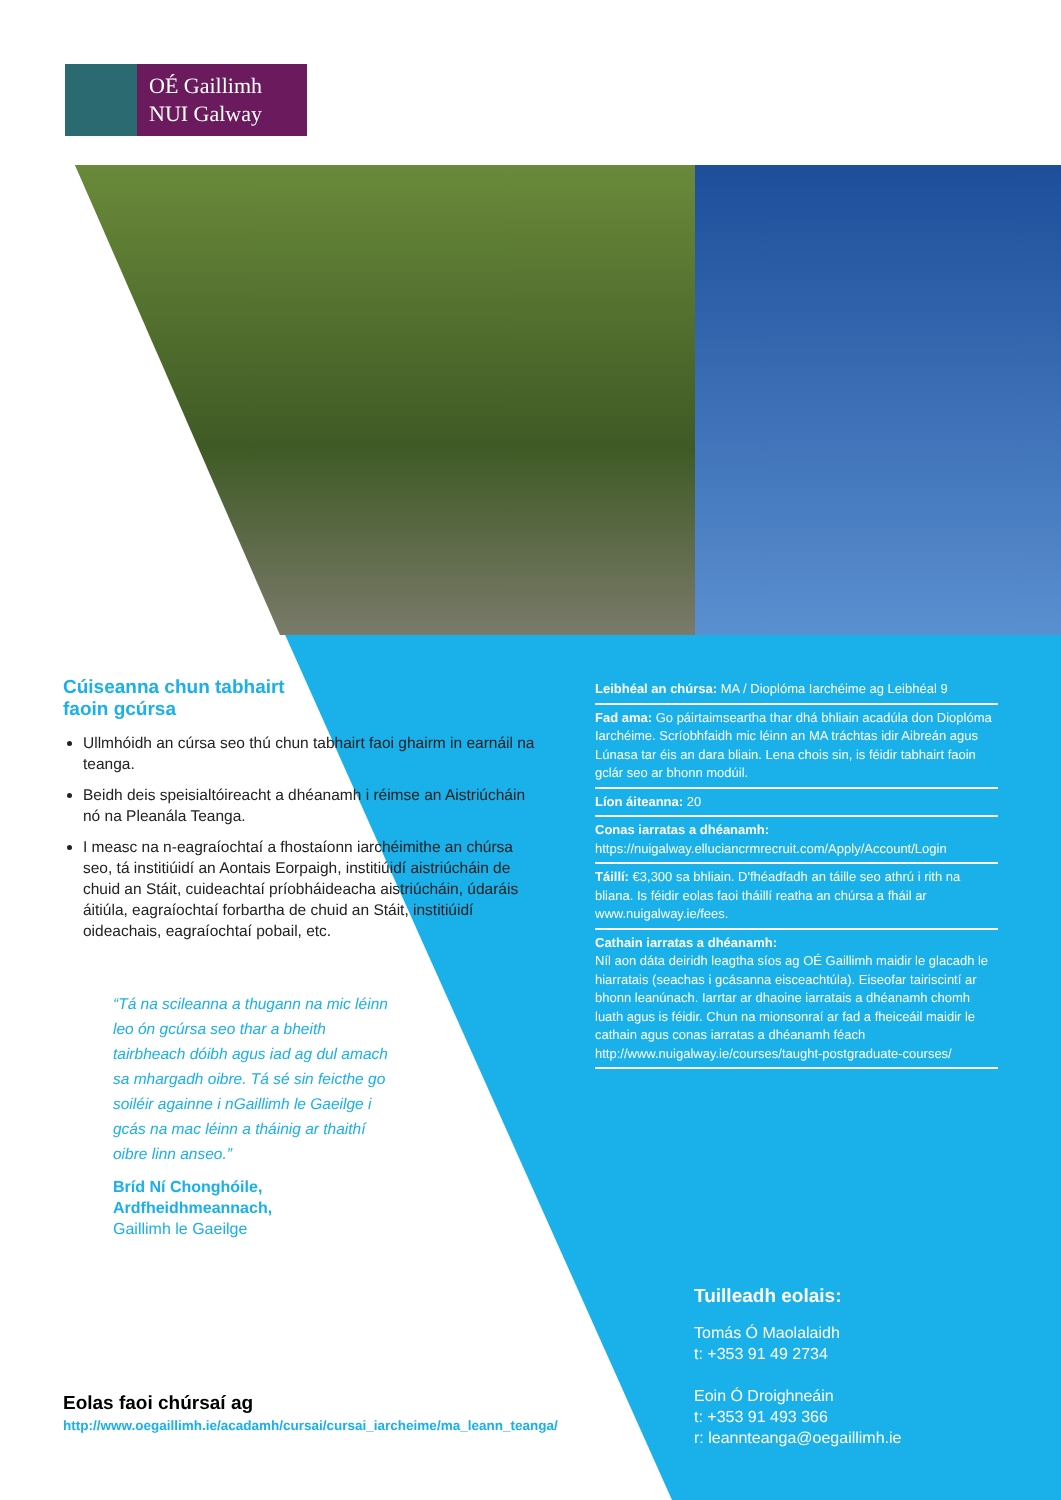OÉ Gaillimh
NUI Galway
Cúiseanna chun tabhairt
faoin gcúrsa
Ullmhóidh an cúrsa seo thú chun tabhairt faoi ghairm in earnáil na teanga.
Beidh deis speisialtóireacht a dhéanamh i réimse an Aistriúcháin nó na Pleanála Teanga.
I measc na n-eagraíochtaí a fhostaíonn iarchéimithe an chúrsa seo, tá institiúidí an Aontais Eorpaigh, institiúidí aistriúcháin de chuid an Stáit, cuideachtaí príobháideacha aistriúcháin, údaráis áitiúla, eagraíochtaí forbartha de chuid an Stáit, institiúidí oideachais, eagraíochtaí pobail, etc.
“Tá na scileanna a thugann na mic léinn leo ón gcúrsa seo thar a bheith tairbheach dóibh agus iad ag dul amach sa mhargadh oibre. Tá sé sin feicthe go soiléir againne i nGaillimh le Gaeilge i gcás na mac léinn a tháinig ar thaithí oibre linn anseo.”
Bríd Ní Chonghóile,
Ardfheidhmeannach,
Gaillimh le Gaeilge
Leibhéal an chúrsa: MA / Dioplóma Iarchéime ag Leibhéal 9
Fad ama: Go páirtaimseartha thar dhá bhliain acadúla don Dioplóma Iarchéime. Scríobhfaidh mic léinn an MA tráchtas idir Aibreán agus Lúnasa tar éis an dara bliain. Lena chois sin, is féidir tabhairt faoin gclár seo ar bhonn modúil.
Líon áiteanna: 20
Conas iarratas a dhéanamh:
https://nuigalway.elluciancrmrecruit.com/Apply/Account/Login
Táillí: €3,300 sa bhliain. D'fhéadfadh an táille seo athrú i rith na bliana. Is féidir eolas faoi tháillí reatha an chúrsa a fháil ar www.nuigalway.ie/fees.
Cathain iarratas a dhéanamh:
Níl aon dáta deiridh leagtha síos ag OÉ Gaillimh maidir le glacadh le hiarratais (seachas i gcásanna eisceachtúla). Eiseofar tairiscintí ar bhonn leanúnach. Iarrtar ar dhaoine iarratais a dhéanamh chomh luath agus is féidir. Chun na mionsonraí ar fad a fheiceáil maidir le cathain agus conas iarratas a dhéanamh féach
http://www.nuigalway.ie/courses/taught-postgraduate-courses/
Tuilleadh eolais:
Tomás Ó Maolalaidh
t: +353 91 49 2734
Eoin Ó Droighneáin
t: +353 91 493 366
r: leannteanga@oegaillimh.ie
Eolas faoi chúrsaí ag
http://www.oegaillimh.ie/acadamh/cursai/cursai_iarcheime/ma_leann_teanga/